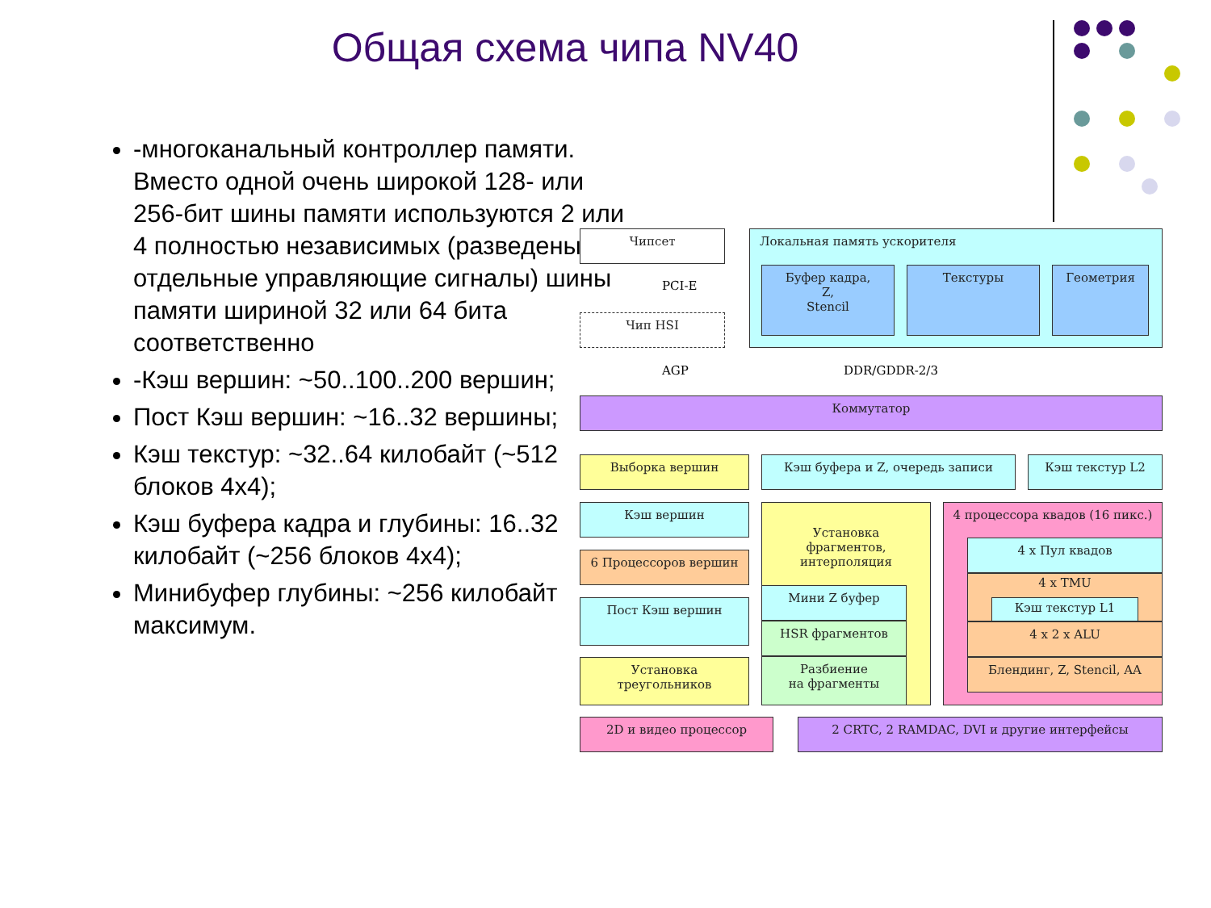Общая схема чипа NV40
-многоканальный контроллер памяти. Вместо одной очень широкой 128- или 256-бит шины памяти используются 2 или 4 полностью независимых (разведены отдельные управляющие сигналы) шины памяти шириной 32 или 64 бита соответственно
-Кэш вершин: ~50..100..200 вершин;
Пост Кэш вершин: ~16..32 вершины;
Кэш текстур: ~32..64 килобайт (~512 блоков 4x4);
Кэш буфера кадра и глубины: 16..32 килобайт (~256 блоков 4x4);
Минибуфер глубины: ~256 килобайт максимум.
Чипсет
Чип HSI
PCI-E
AGP
Локальная память ускорителя
Буфер кадра,
Z,
Stencil
Текстуры Геометрия
DDR/GDDR-2/3
Коммутатор
Выборка вершин Кэш буфера и Z, очередь записи Кэш текстур L2
Кэш вершин
6 Процессоров вершин
Пост Кэш вершин
Установка
треугольников
Установка
фрагментов,
интерполяция
Мини Z буфер
HSR фрагментов
Разбиение
на фрагменты
4 процессора квадов (16 пикс.)
4 x Пул квадов
4 x TMU
Кэш текстур L1
4 x 2 x ALU
Блендинг, Z, Stencil, AA
2D и видео процессор 2 CRTC, 2 RAMDAC, DVI и другие интерфейсы